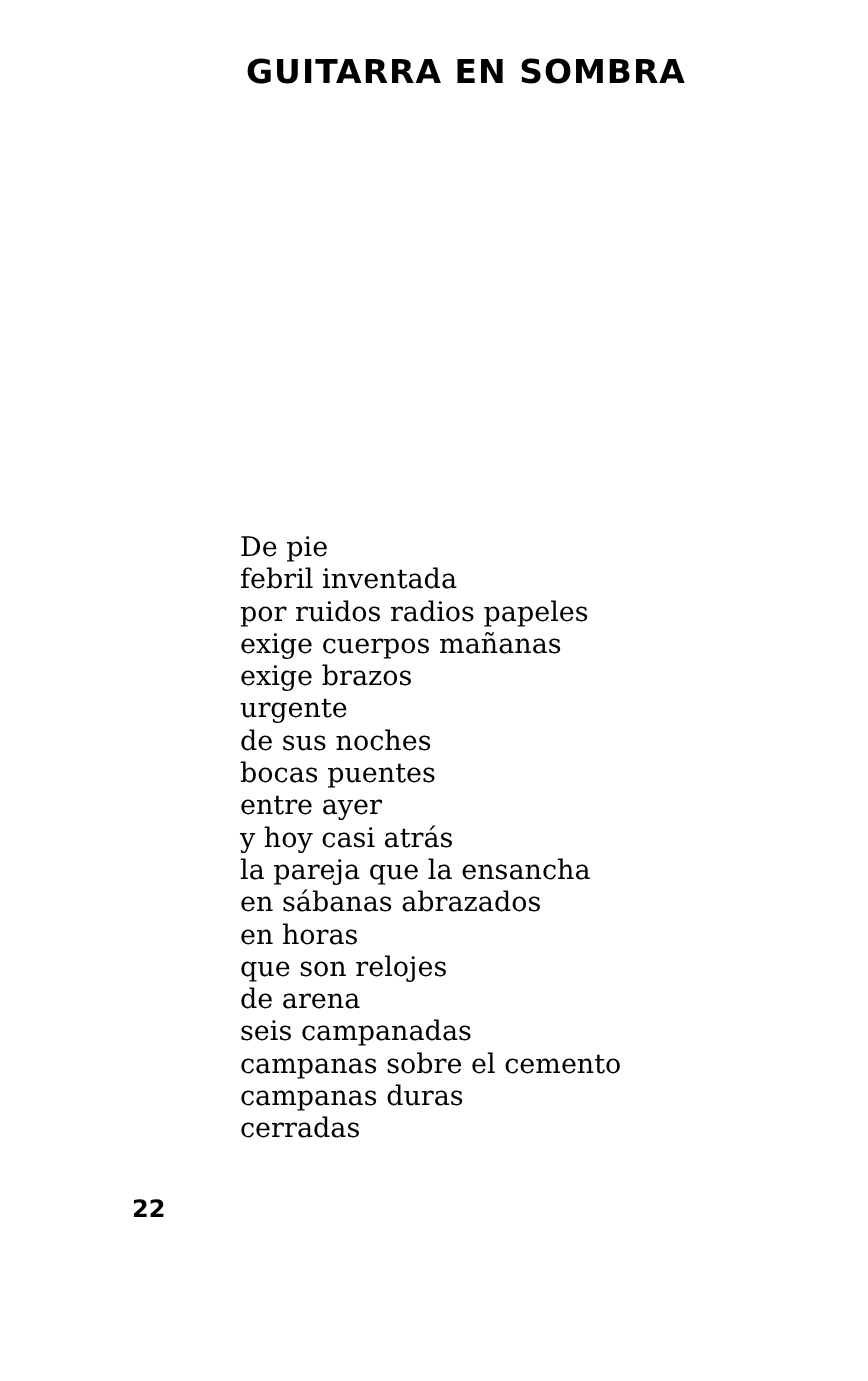GUITARRA EN SOMBRA
De pie
febril inventada
por ruidos radios papeles
exige cuerpos mañanas
exige brazos
urgente
de sus noches
bocas puentes
entre ayer
y hoy casi atrás
la pareja que la ensancha
en sábanas abrazados
en horas
que son relojes
de arena
seis campanadas
campanas sobre el cemento
campanas duras
cerradas
22